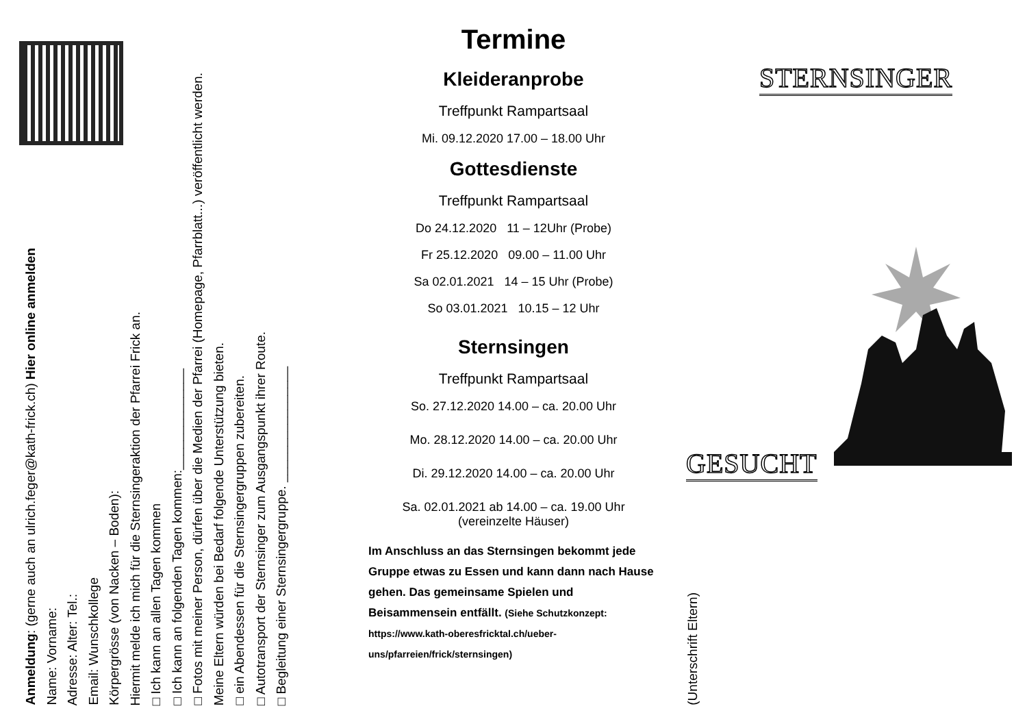Anmeldung: (gerne auch an ulrich.feger@kath-frick.ch) Hier online anmelden
Name: Vorname:
Adresse: Alter: Tel.:
Email: Wunschkollege
Körpergrösse (von Nacken – Boden):
Hiermit melde ich mich für die Sternsingeraktion der Pfarrei Frick an.
□ Ich kann an allen Tagen kommen
□ Ich kann an folgenden Tagen kommen:______________
□ Fotos mit meiner Person, dürfen über die Medien der Pfarrei (Homepage, Pfarrblatt...) veröffentlicht werden.
Meine Eltern würden bei Bedarf folgende Unterstützung bieten.
□ ein Abendessen für die Sternsingergruppen zubereiten.
□ Autotransport der Sternsinger zum Ausgangspunkt ihrer Route.
□ Begleitung einer Sternsingergruppe. ________________
(Unterschrift Eltern)
Termine
Kleideranprobe
Treffpunkt Rampartsaal
Mi. 09.12.2020 17.00 – 18.00 Uhr
Gottesdienste
Treffpunkt Rampartsaal
Do 24.12.2020 11 – 12Uhr (Probe)
Fr 25.12.2020 09.00 – 11.00 Uhr
Sa 02.01.2021 14 – 15 Uhr (Probe)
So 03.01.2021 10.15 – 12 Uhr
Sternsingen
Treffpunkt Rampartsaal
So. 27.12.2020 14.00 – ca. 20.00 Uhr
Mo. 28.12.2020 14.00 – ca. 20.00 Uhr
Di. 29.12.2020 14.00 – ca. 20.00 Uhr
Sa. 02.01.2021 ab 14.00 – ca. 19.00 Uhr
(vereinzelte Häuser)
Im Anschluss an das Sternsingen bekommt jede Gruppe etwas zu Essen und kann dann nach Hause gehen. Das gemeinsame Spielen und Beisammensein entfällt. (Siehe Schutzkonzept: https://www.kath-oberesfricktal.ch/ueber-uns/pfarreien/frick/sternsingen)
STERNSINGER
GESUCHT